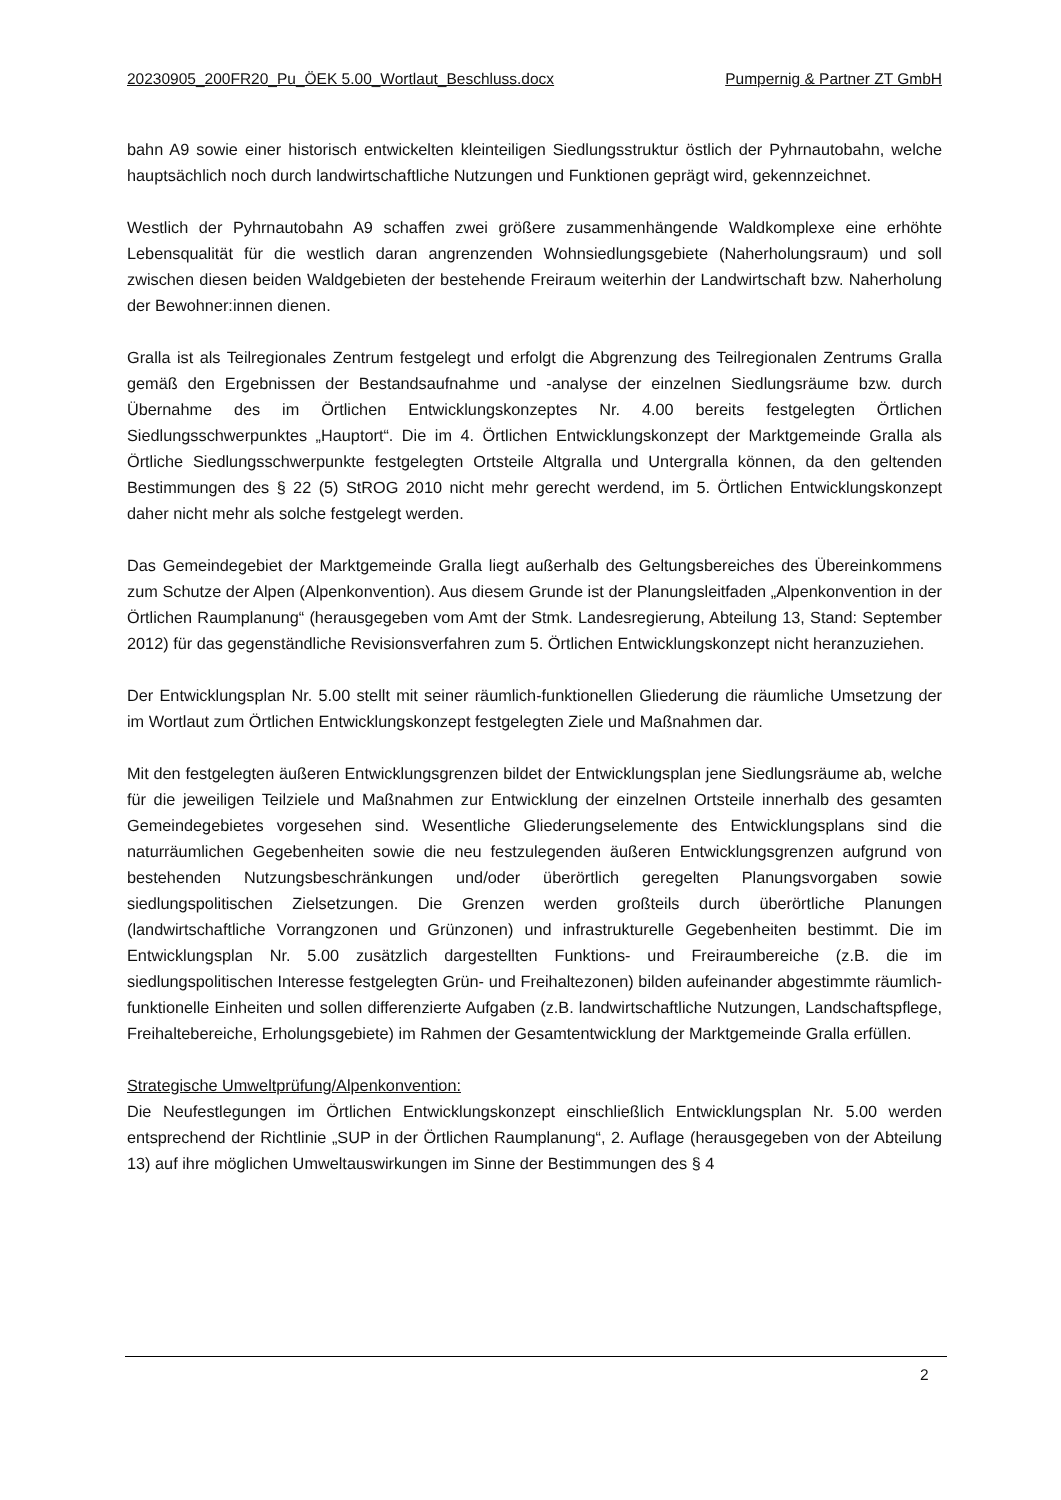20230905_200FR20_Pu_ÖEK 5.00_Wortlaut_Beschluss.docx Pumpernig & Partner ZT GmbH
bahn A9 sowie einer historisch entwickelten kleinteiligen Siedlungsstruktur östlich der Pyhrnautobahn, welche hauptsächlich noch durch landwirtschaftliche Nutzungen und Funktionen geprägt wird, gekennzeichnet.
Westlich der Pyhrnautobahn A9 schaffen zwei größere zusammenhängende Waldkomplexe eine erhöhte Lebensqualität für die westlich daran angrenzenden Wohnsiedlungsgebiete (Naherholungsraum) und soll zwischen diesen beiden Waldgebieten der bestehende Freiraum weiterhin der Landwirtschaft bzw. Naherholung der Bewohner:innen dienen.
Gralla ist als Teilregionales Zentrum festgelegt und erfolgt die Abgrenzung des Teilregionalen Zentrums Gralla gemäß den Ergebnissen der Bestandsaufnahme und -analyse der einzelnen Siedlungsräume bzw. durch Übernahme des im Örtlichen Entwicklungskonzeptes Nr. 4.00 bereits festgelegten Örtlichen Siedlungsschwerpunktes „Hauptort“. Die im 4. Örtlichen Entwicklungskonzept der Marktgemeinde Gralla als Örtliche Siedlungsschwerpunkte festgelegten Ortsteile Altgralla und Untergralla können, da den geltenden Bestimmungen des § 22 (5) StROG 2010 nicht mehr gerecht werdend, im 5. Örtlichen Entwicklungskonzept daher nicht mehr als solche festgelegt werden.
Das Gemeindegebiet der Marktgemeinde Gralla liegt außerhalb des Geltungsbereiches des Übereinkommens zum Schutze der Alpen (Alpenkonvention). Aus diesem Grunde ist der Planungsleitfaden „Alpenkonvention in der Örtlichen Raumplanung“ (herausgegeben vom Amt der Stmk. Landesregierung, Abteilung 13, Stand: September 2012) für das gegenständliche Revisionsverfahren zum 5. Örtlichen Entwicklungskonzept nicht heranzuziehen.
Der Entwicklungsplan Nr. 5.00 stellt mit seiner räumlich-funktionellen Gliederung die räumliche Umsetzung der im Wortlaut zum Örtlichen Entwicklungskonzept festgelegten Ziele und Maßnahmen dar.
Mit den festgelegten äußeren Entwicklungsgrenzen bildet der Entwicklungsplan jene Siedlungsräume ab, welche für die jeweiligen Teilziele und Maßnahmen zur Entwicklung der einzelnen Ortsteile innerhalb des gesamten Gemeindegebietes vorgesehen sind. Wesentliche Gliederungselemente des Entwicklungsplans sind die naturräumlichen Gegebenheiten sowie die neu festzulegenden äußeren Entwicklungsgrenzen aufgrund von bestehenden Nutzungsbeschränkungen und/oder überörtlich geregelten Planungsvorgaben sowie siedlungspolitischen Zielsetzungen. Die Grenzen werden großteils durch überörtliche Planungen (landwirtschaftliche Vorrangzonen und Grünzonen) und infrastrukturelle Gegebenheiten bestimmt. Die im Entwicklungsplan Nr. 5.00 zusätzlich dargestellten Funktions- und Freiraumbereiche (z.B. die im siedlungspolitischen Interesse festgelegten Grün- und Freihaltezonen) bilden aufeinander abgestimmte räumlich-funktionelle Einheiten und sollen differenzierte Aufgaben (z.B. landwirtschaftliche Nutzungen, Landschaftspflege, Freihaltebereiche, Erholungsgebiete) im Rahmen der Gesamtentwicklung der Marktgemeinde Gralla erfüllen.
Strategische Umweltprüfung/Alpenkonvention:
Die Neufestlegungen im Örtlichen Entwicklungskonzept einschließlich Entwicklungsplan Nr. 5.00 werden entsprechend der Richtlinie „SUP in der Örtlichen Raumplanung“, 2. Auflage (herausgegeben von der Abteilung 13) auf ihre möglichen Umweltauswirkungen im Sinne der Bestimmungen des § 4
2